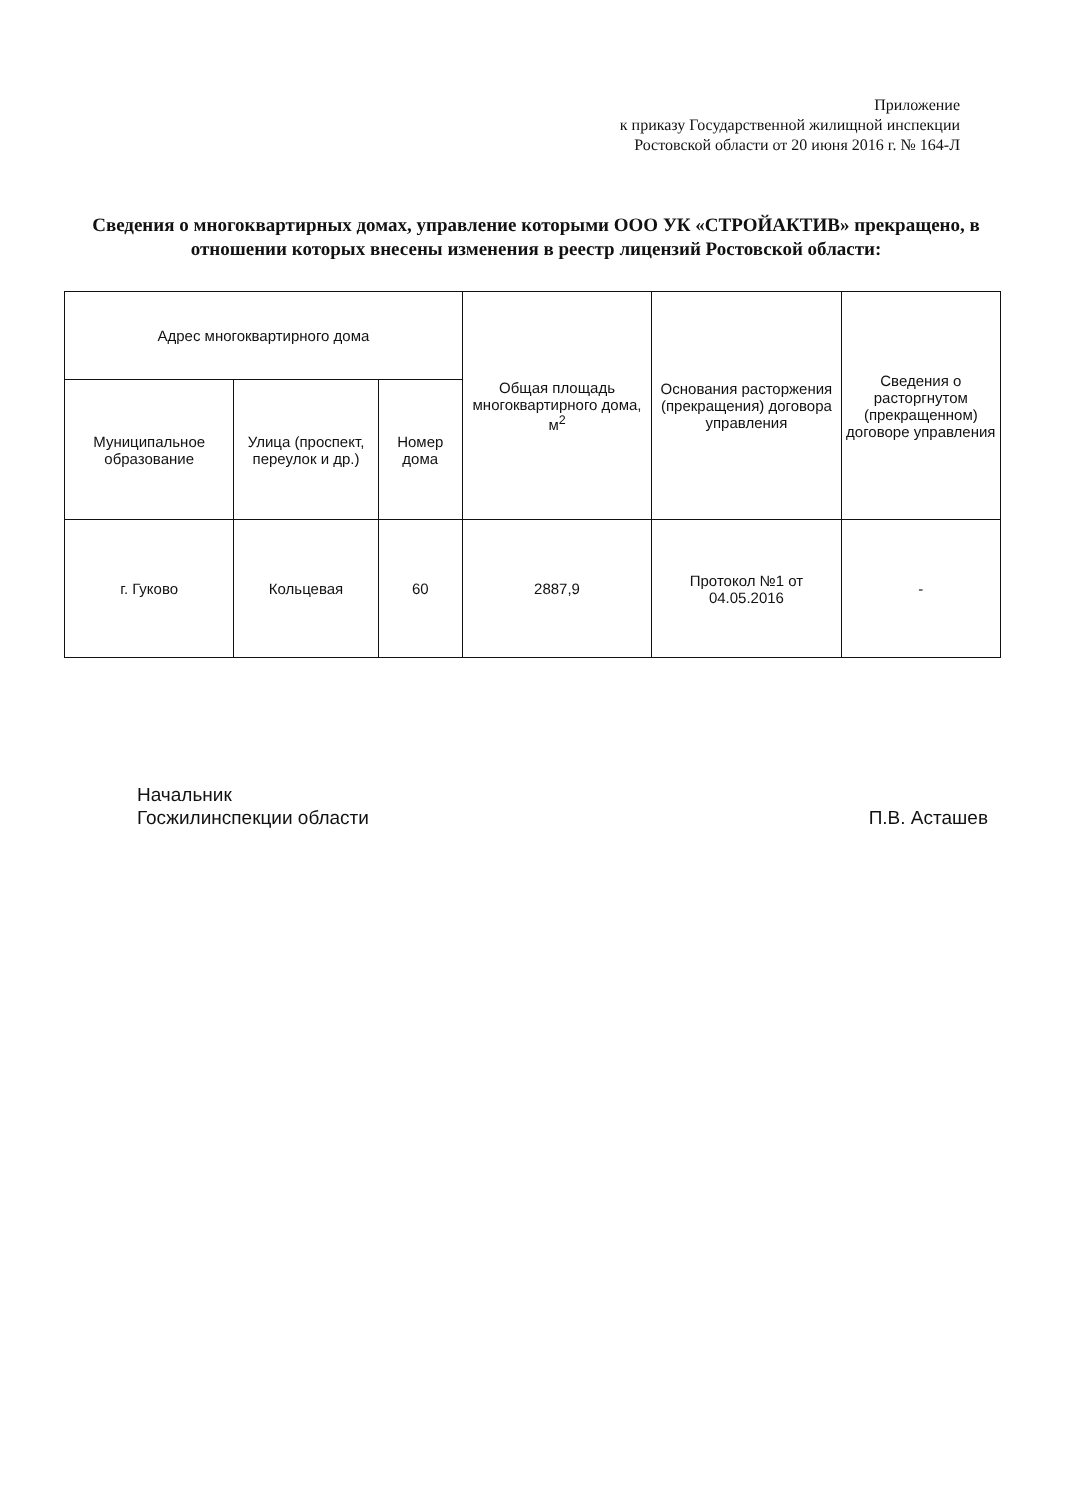Приложение
к приказу Государственной жилищной инспекции
Ростовской области от 20 июня 2016 г. № 164-Л
Сведения о многоквартирных домах, управление которыми ООО УК «СТРОЙАКТИВ» прекращено, в отношении которых внесены изменения в реестр лицензий Ростовской области:
| Адрес многоквартирного дома | | | Общая площадь многоквартирного дома, м<sup>2</sup> | Основания расторжения (прекращения) договора управления | Сведения о расторгнутом (прекращенном) договоре управления |
| --- | --- | --- | --- | --- | --- |
| Муниципальное образование | Улица (проспект, переулок и др.) | Номер дома | | | |
| г. Гуково | Кольцевая | 60 | 2887,9 | Протокол №1 от 04.05.2016 | - |
Начальник
Госжилинспекции области
П.В. Асташев